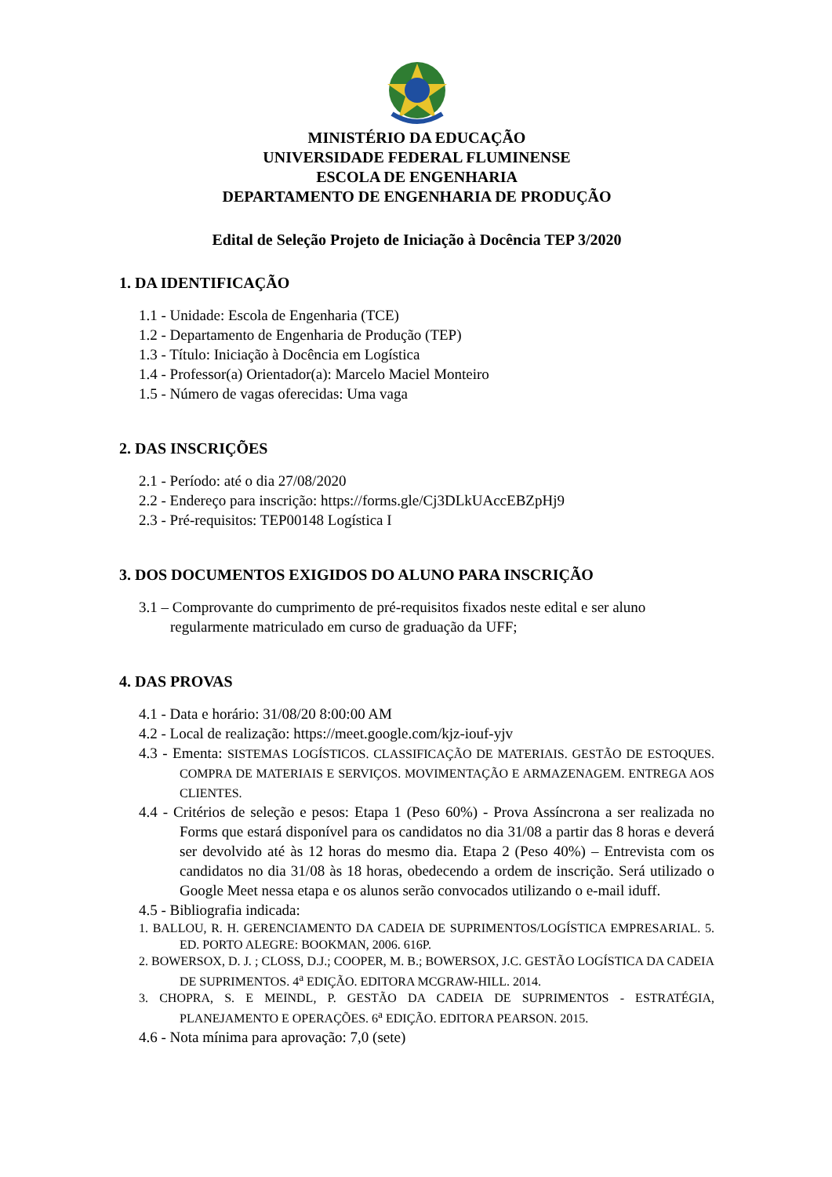MINISTÉRIO DA EDUCAÇÃO
UNIVERSIDADE FEDERAL FLUMINENSE
ESCOLA DE ENGENHARIA
DEPARTAMENTO DE ENGENHARIA DE PRODUÇÃO
Edital de Seleção Projeto de Iniciação à Docência TEP 3/2020
1. DA IDENTIFICAÇÃO
1.1 - Unidade: Escola de Engenharia (TCE)
1.2 - Departamento de Engenharia de Produção (TEP)
1.3 - Título: Iniciação à Docência em Logística
1.4 - Professor(a) Orientador(a): Marcelo Maciel Monteiro
1.5 - Número de vagas oferecidas: Uma vaga
2. DAS INSCRIÇÕES
2.1 - Período: até o dia 27/08/2020
2.2 - Endereço para inscrição: https://forms.gle/Cj3DLkUAccEBZpHj9
2.3 - Pré-requisitos: TEP00148 Logística I
3. DOS DOCUMENTOS EXIGIDOS DO ALUNO PARA INSCRIÇÃO
3.1 – Comprovante do cumprimento de pré-requisitos fixados neste edital e ser aluno regularmente matriculado em curso de graduação da UFF;
4. DAS PROVAS
4.1 - Data e horário: 31/08/20 8:00:00 AM
4.2 - Local de realização: https://meet.google.com/kjz-iouf-yjv
4.3 - Ementa: SISTEMAS LOGÍSTICOS. CLASSIFICAÇÃO DE MATERIAIS. GESTÃO DE ESTOQUES. COMPRA DE MATERIAIS E SERVIÇOS. MOVIMENTAÇÃO E ARMAZENAGEM. ENTREGA AOS CLIENTES.
4.4 - Critérios de seleção e pesos: Etapa 1 (Peso 60%) - Prova Assíncrona a ser realizada no Forms que estará disponível para os candidatos no dia 31/08 a partir das 8 horas e deverá ser devolvido até às 12 horas do mesmo dia. Etapa 2 (Peso 40%) – Entrevista com os candidatos no dia 31/08 às 18 horas, obedecendo a ordem de inscrição. Será utilizado o Google Meet nessa etapa e os alunos serão convocados utilizando o e-mail iduff.
4.5 - Bibliografia indicada:
1. BALLOU, R. H. GERENCIAMENTO DA CADEIA DE SUPRIMENTOS/LOGÍSTICA EMPRESARIAL. 5. ED. PORTO ALEGRE: BOOKMAN, 2006. 616P.
2. BOWERSOX, D. J. ; CLOSS, D.J.; COOPER, M. B.; BOWERSOX, J.C. GESTÃO LOGÍSTICA DA CADEIA DE SUPRIMENTOS. 4<sup>a</sup> EDIÇÃO. EDITORA MCGRAW-HILL. 2014.
3. CHOPRA, S. E MEINDL, P. GESTÃO DA CADEIA DE SUPRIMENTOS - ESTRATÉGIA, PLANEJAMENTO E OPERAÇÕES. 6<sup>a</sup> EDIÇÃO. EDITORA PEARSON. 2015.
4.6 - Nota mínima para aprovação: 7,0 (sete)